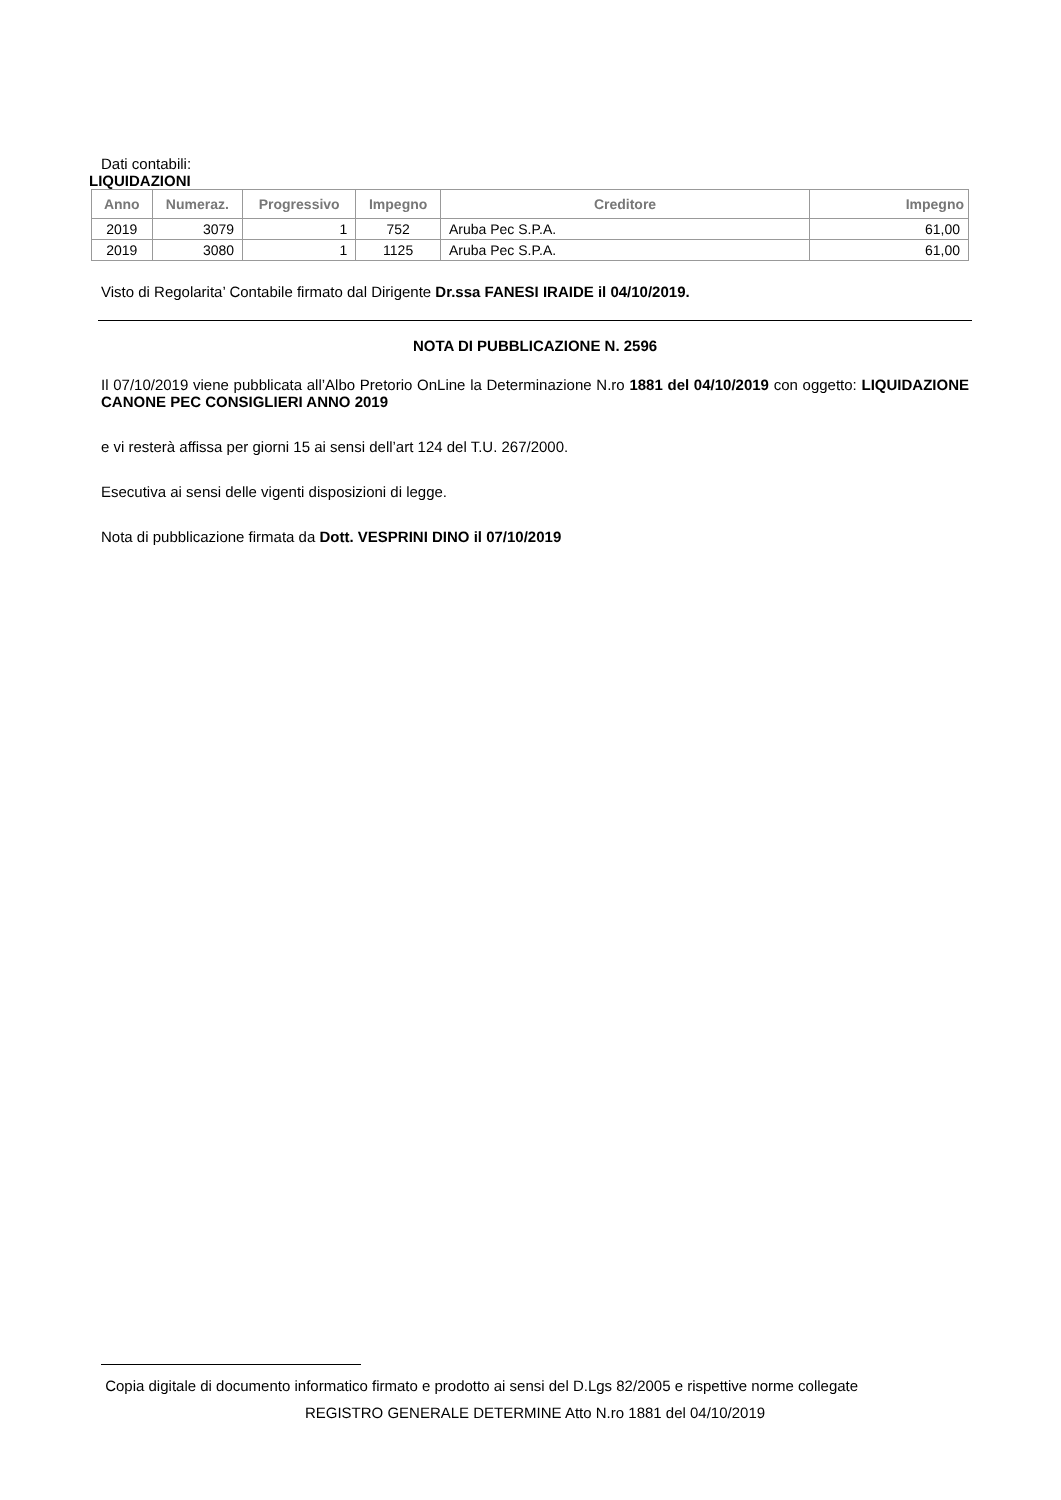Dati contabili:
LIQUIDAZIONI
| Anno | Numeraz. | Progressivo | Impegno | Creditore | Impegno |
| --- | --- | --- | --- | --- | --- |
| 2019 | 3079 | 1 | 752 | Aruba Pec S.P.A. | 61,00 |
| 2019 | 3080 | 1 | 1125 | Aruba Pec S.P.A. | 61,00 |
Visto di Regolarita’ Contabile firmato dal Dirigente Dr.ssa FANESI IRAIDE il 04/10/2019.
NOTA DI PUBBLICAZIONE N. 2596
Il 07/10/2019 viene pubblicata all’Albo Pretorio OnLine la Determinazione N.ro 1881 del 04/10/2019 con oggetto: LIQUIDAZIONE CANONE PEC CONSIGLIERI ANNO 2019
e vi resterà affissa per giorni 15 ai sensi dell’art 124 del T.U. 267/2000.
Esecutiva ai sensi delle vigenti disposizioni di legge.
Nota di pubblicazione firmata da Dott. VESPRINI DINO il 07/10/2019
Copia digitale di documento informatico firmato e prodotto ai sensi del D.Lgs 82/2005 e rispettive norme collegate
REGISTRO GENERALE DETERMINE Atto N.ro 1881 del 04/10/2019